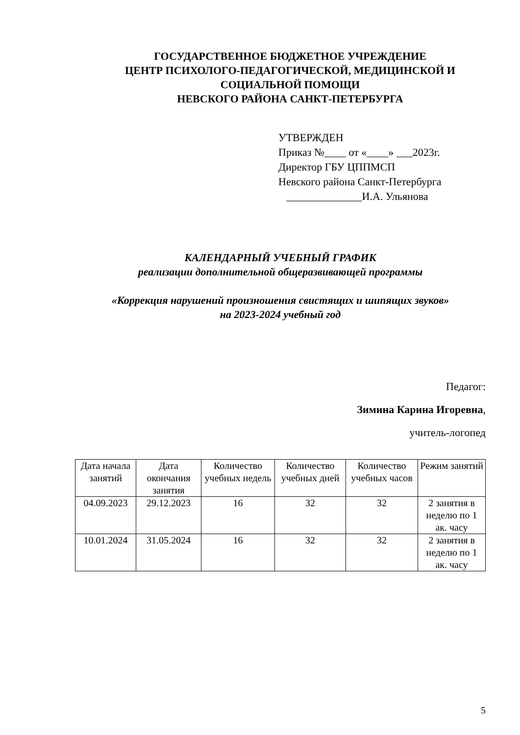ГОСУДАРСТВЕННОЕ БЮДЖЕТНОЕ УЧРЕЖДЕНИЕ
ЦЕНТР ПСИХОЛОГО-ПЕДАГОГИЧЕСКОЙ, МЕДИЦИНСКОЙ И СОЦИАЛЬНОЙ ПОМОЩИ
НЕВСКОГО РАЙОНА САНКТ-ПЕТЕРБУРГА
УТВЕРЖДЕН
Приказ №____ от «____» ___2023г.
Директор ГБУ ЦППМСП
Невского района Санкт-Петербурга
______________И.А. Ульянова
КАЛЕНДАРНЫЙ УЧЕБНЫЙ ГРАФИК
реализации дополнительной общеразвивающей программы
«Коррекция нарушений произношения свистящих и шипящих звуков»
на 2023-2024 учебный год
Педагог:
Зимина Карина Игоревна,
учитель-логопед
| Дата начала занятий | Дата окончания занятия | Количество учебных недель | Количество учебных дней | Количество учебных часов | Режим занятий |
| --- | --- | --- | --- | --- | --- |
| 04.09.2023 | 29.12.2023 | 16 | 32 | 32 | 2 занятия в неделю по 1 ак. часу |
| 10.01.2024 | 31.05.2024 | 16 | 32 | 32 | 2 занятия в неделю по 1 ак. часу |
5